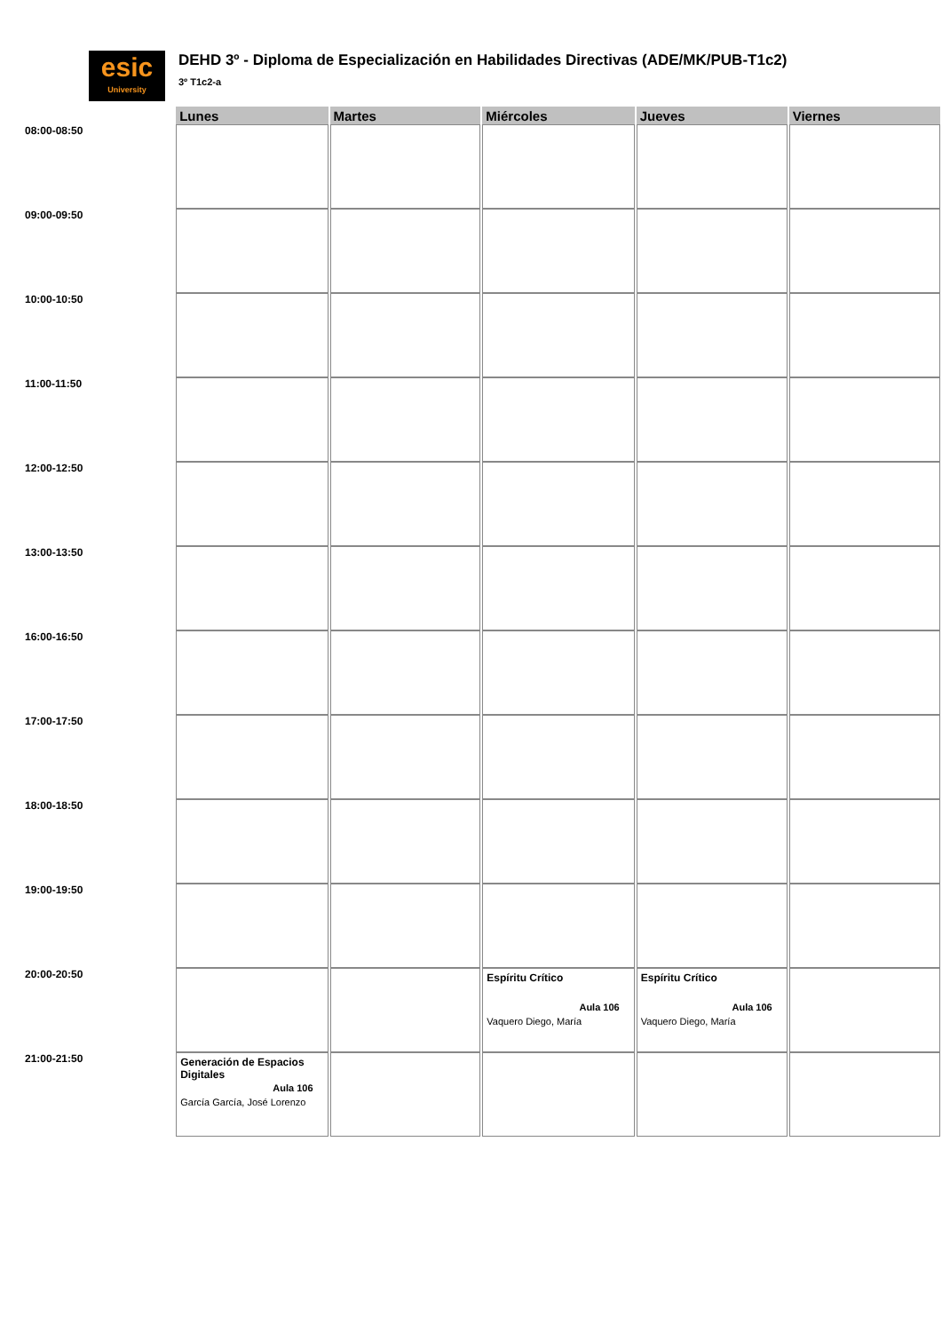esic
University
DEHD 3º - Diploma de Especialización en Habilidades Directivas (ADE/MK/PUB-T1c2)
3º T1c2-a
| | Lunes | Martes | Miércoles | Jueves | Viernes |
| --- | --- | --- | --- | --- | --- |
| 08:00-08:50 | | | | | |
| 09:00-09:50 | | | | | |
| 10:00-10:50 | | | | | |
| 11:00-11:50 | | | | | |
| 12:00-12:50 | | | | | |
| 13:00-13:50 | | | | | |
| 16:00-16:50 | | | | | |
| 17:00-17:50 | | | | | |
| 18:00-18:50 | | | | | |
| 19:00-19:50 | | | | | |
| 20:00-20:50 | | | Espíritu Crítico Aula 106 Vaquero Diego, María | Espíritu Crítico Aula 106 Vaquero Diego, María | |
| 21:00-21:50 | Generación de Espacios Digitales Aula 106 García García, José Lorenzo | | | | |